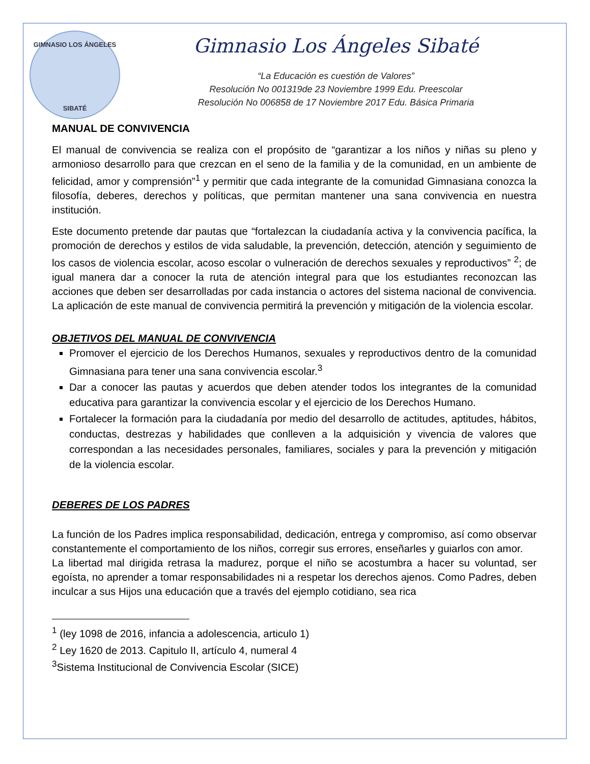GIMNASIO LOS ÁNGELES
SIBATÉ
Gimnasio Los Ángeles Sibaté
“La Educación es cuestión de Valores”
Resolución No 001319de 23 Noviembre 1999 Edu. Preescolar
Resolución No 006858 de 17 Noviembre 2017 Edu. Básica Primaria
MANUAL DE CONVIVENCIA
El manual de convivencia se realiza con el propósito de “garantizar a los niños y niñas su pleno y armonioso desarrollo para que crezcan en el seno de la familia y de la comunidad, en un ambiente de felicidad, amor y comprensión”<sup>1</sup> y permitir que cada integrante de la comunidad Gimnasiana conozca la filosofía, deberes, derechos y políticas, que permitan mantener una sana convivencia en nuestra institución.
Este documento pretende dar pautas que “fortalezcan la ciudadanía activa y la convivencia pacífica, la promoción de derechos y estilos de vida saludable, la prevención, detección, atención y seguimiento de los casos de violencia escolar, acoso escolar o vulneración de derechos sexuales y reproductivos” <sup>2</sup>; de igual manera dar a conocer la ruta de atención integral para que los estudiantes reconozcan las acciones que deben ser desarrolladas por cada instancia o actores del sistema nacional de convivencia. La aplicación de este manual de convivencia permitirá la prevención y mitigación de la violencia escolar.
OBJETIVOS DEL MANUAL DE CONVIVENCIA
Promover el ejercicio de los Derechos Humanos, sexuales y reproductivos dentro de la comunidad Gimnasiana para tener una sana convivencia escolar.<sup>3</sup>
Dar a conocer las pautas y acuerdos que deben atender todos los integrantes de la comunidad educativa para garantizar la convivencia escolar y el ejercicio de los Derechos Humano.
Fortalecer la formación para la ciudadanía por medio del desarrollo de actitudes, aptitudes, hábitos, conductas, destrezas y habilidades que conlleven a la adquisición y vivencia de valores que correspondan a las necesidades personales, familiares, sociales y para la prevención y mitigación de la violencia escolar.
DEBERES DE LOS PADRES
La función de los Padres implica responsabilidad, dedicación, entrega y compromiso, así como observar constantemente el comportamiento de los niños, corregir sus errores, enseñarles y guiarlos con amor.
La libertad mal dirigida retrasa la madurez, porque el niño se acostumbra a hacer su voluntad, ser egoísta, no aprender a tomar responsabilidades ni a respetar los derechos ajenos. Como Padres, deben inculcar a sus Hijos una educación que a través del ejemplo cotidiano, sea rica
<sup>1</sup> (ley 1098 de 2016, infancia a adolescencia, articulo 1)
<sup>2</sup> Ley 1620 de 2013. Capitulo II, artículo 4, numeral 4
<sup>3</sup> Sistema Institucional de Convivencia Escolar (SICE)